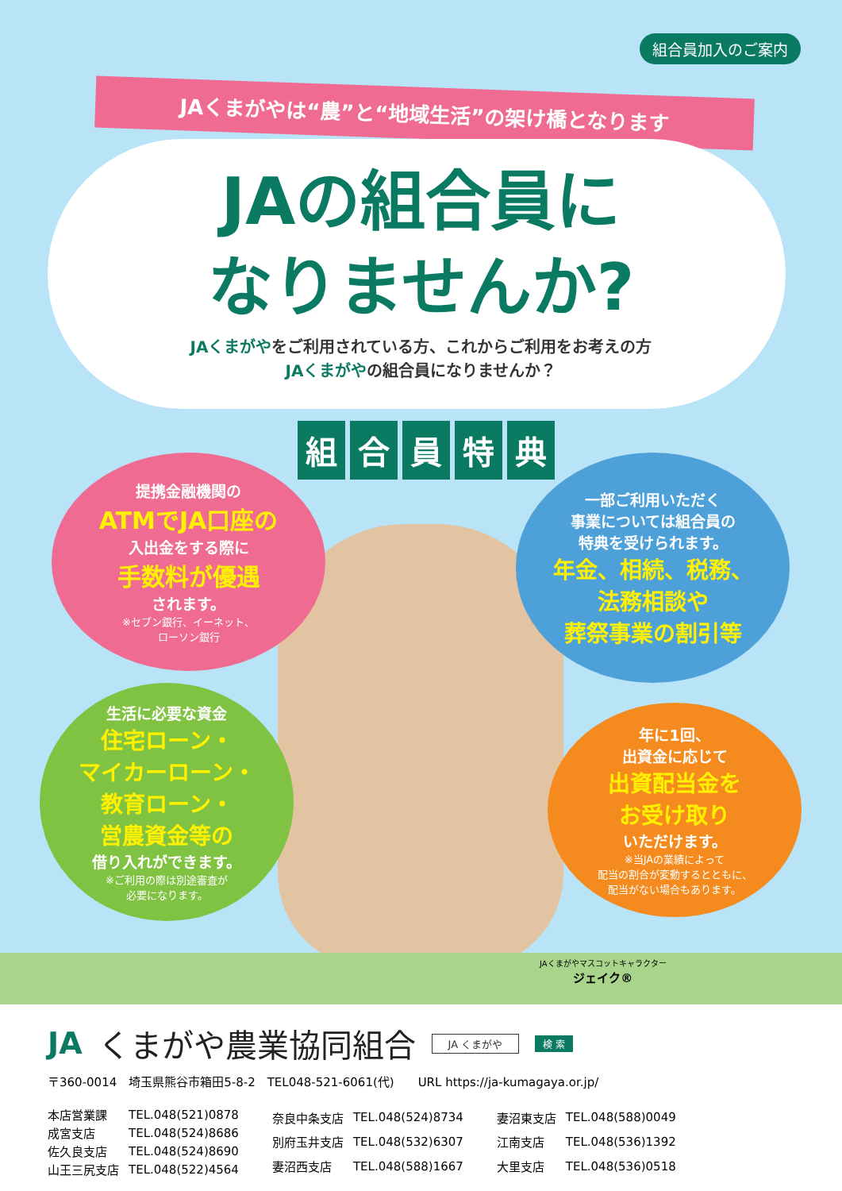組合員加入のご案内
JAくまがやは“農”と“地域生活”の架け橋となります
JAの組合員に
なりませんか?
JAくまがやをご利用されている方、これからご利用をお考えの方
JAくまがやの組合員になりませんか？
組合員特典
提携金融機関の
ATMでJA口座の
入出金をする際に
手数料が優遇
されます。
※セブン銀行、イーネット、
ローソン銀行
一部ご利用いただく
事業については組合員の
特典を受けられます。
年金、相続、税務、
法務相談や
葬祭事業の割引等
生活に必要な資金
住宅ローン・
マイカーローン・
教育ローン・
営農資金等の
借り入れができます。
※ご利用の際は別途審査が
必要になります。
年に1回、
出資金に応じて
出資配当金を
お受け取り
いただけます。
※当JAの業績によって
配当の割合が変動するとともに、
配当がない場合もあります。
JAくまがやマスコットキャラクター
ジェイク®
JA くまがや農業協同組合
JA くまがや 検 索
〒360-0014　埼玉県熊谷市箱田5-8-2　TEL048-521-6061(代)　　URL https://ja-kumagaya.or.jp/
| 本店営業課 | TEL.048(521)0878 |
| 成宮支店 | TEL.048(524)8686 |
| 佐久良支店 | TEL.048(524)8690 |
| 山王三尻支店 | TEL.048(522)4564 |
| 奈良中条支店 | TEL.048(524)8734 |
| 別府玉井支店 | TEL.048(532)6307 |
| 妻沼西支店 | TEL.048(588)1667 |
| 妻沼東支店 | TEL.048(588)0049 |
| 江南支店 | TEL.048(536)1392 |
| 大里支店 | TEL.048(536)0518 |